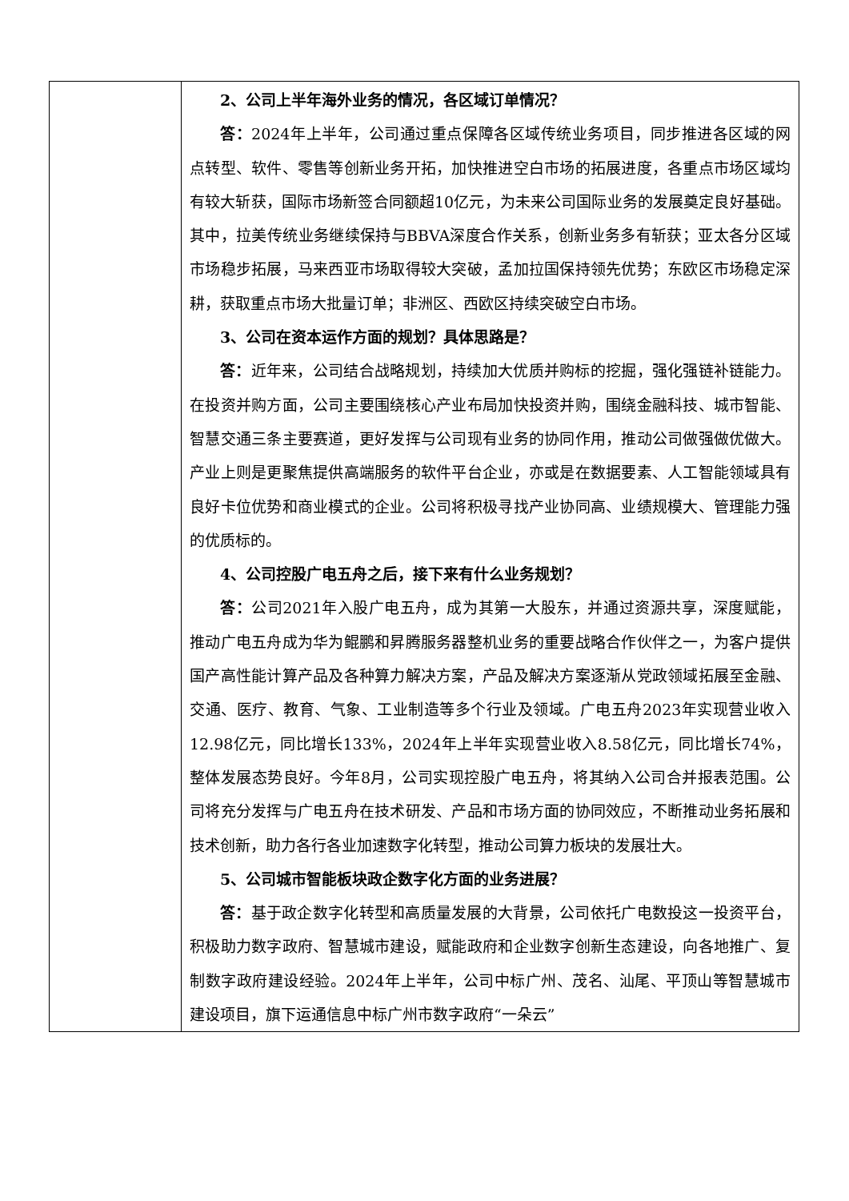| | 2、公司上半年海外业务的情况，各区域订单情况？ 答： 2024年上半年，公司通过重点保障各区域传统业务项目，同步推进各区域的网点转型、软件、零售等创新业务开拓，加快推进空白市场的拓展进度，各重点市场区域均有较大斩获，国际市场新签合同额超10亿元，为未来公司国际业务的发展奠定良好基础。其中，拉美传统业务继续保持与BBVA深度合作关系，创新业务多有斩获；亚太各分区域市场稳步拓展，马来西亚市场取得较大突破，孟加拉国保持领先优势；东欧区市场稳定深耕，获取重点市场大批量订单；非洲区、西欧区持续突破空白市场。 3、公司在资本运作方面的规划？具体思路是？ 答： 近年来，公司结合战略规划，持续加大优质并购标的挖掘，强化强链补链能力。在投资并购方面，公司主要围绕核心产业布局加快投资并购，围绕金融科技、城市智能、智慧交通三条主要赛道，更好发挥与公司现有业务的协同作用，推动公司做强做优做大。产业上则是更聚焦提供高端服务的软件平台企业，亦或是在数据要素、人工智能领域具有良好卡位优势和商业模式的企业。公司将积极寻找产业协同高、业绩规模大、管理能力强的优质标的。 4、公司控股广电五舟之后，接下来有什么业务规划？ 答： 公司2021年入股广电五舟，成为其第一大股东，并通过资源共享，深度赋能，推动广电五舟成为华为鲲鹏和昇腾服务器整机业务的重要战略合作伙伴之一，为客户提供国产高性能计算产品及各种算力解决方案，产品及解决方案逐渐从党政领域拓展至金融、交通、医疗、教育、气象、工业制造等多个行业及领域。广电五舟2023年实现营业收入12.98亿元，同比增长133%，2024年上半年实现营业收入8.58亿元，同比增长74%，整体发展态势良好。今年8月，公司实现控股广电五舟，将其纳入公司合并报表范围。公司将充分发挥与广电五舟在技术研发、产品和市场方面的协同效应，不断推动业务拓展和技术创新，助力各行各业加速数字化转型，推动公司算力板块的发展壮大。 5、公司城市智能板块政企数字化方面的业务进展？ 答： 基于政企数字化转型和高质量发展的大背景，公司依托广电数投这一投资平台，积极助力数字政府、智慧城市建设，赋能政府和企业数字创新生态建设，向各地推广、复制数字政府建设经验。2024年上半年，公司中标广州、茂名、汕尾、平顶山等智慧城市建设项目，旗下运通信息中标广州市数字政府“一朵云” |